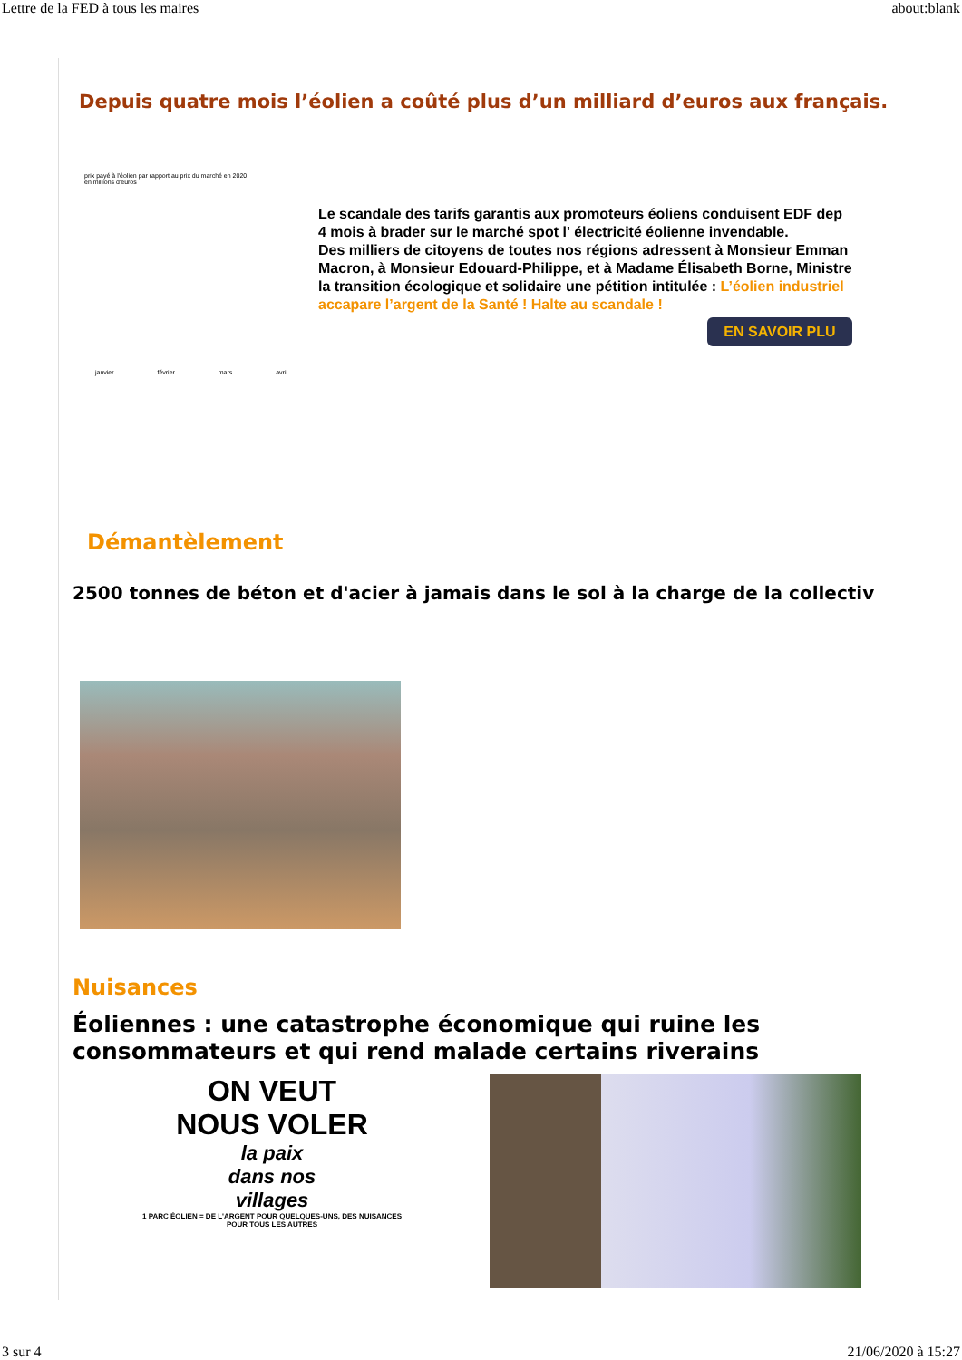Lettre de la FED à tous les maires about:blank
Depuis quatre mois l’éolien a coûté plus d’un milliard d’euros aux français.
prix payé à l'éolien par rapport au prix du marché en 2020
en millions d'euros
janvier février mars avril
Le scandale des tarifs garantis aux promoteurs éoliens conduisent EDF dep
4 mois à brader sur le marché spot l' électricité éolienne invendable.
Des milliers de citoyens de toutes nos régions adressent à Monsieur Emman
Macron, à Monsieur Edouard-Philippe, et à Madame Élisabeth Borne, Ministre
la transition écologique et solidaire une pétition intitulée : L’éolien industriel
accapare l’argent de la Santé ! Halte au scandale !
EN SAVOIR PLU
Démantèlement
2500 tonnes de béton et d'acier à jamais dans le sol à la charge de la collectiv
Nuisances
Éoliennes : une catastrophe économique qui ruine les
consommateurs et qui rend malade certains riverains
ON VEUT
NOUS VOLER
la paix
dans nos
villages
1 PARC ÉOLIEN = DE L'ARGENT POUR QUELQUES-UNS, DES NUISANCES POUR TOUS LES AUTRES
3 sur 4 21/06/2020 à 15:27